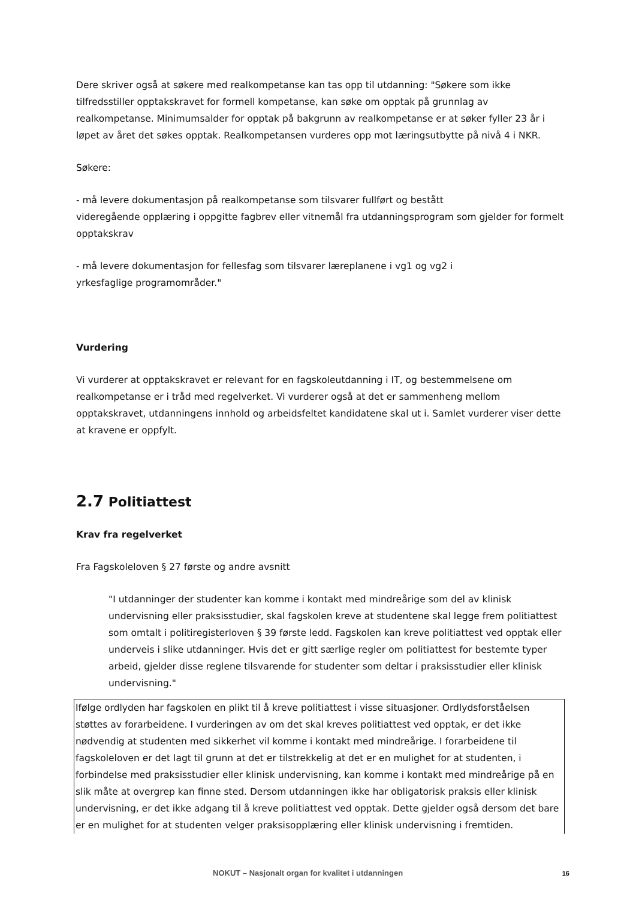Dere skriver også at søkere med realkompetanse kan tas opp til utdanning: "Søkere som ikke tilfredsstiller opptakskravet for formell kompetanse, kan søke om opptak på grunnlag av realkompetanse. Minimumsalder for opptak på bakgrunn av realkompetanse er at søker fyller 23 år i løpet av året det søkes opptak. Realkompetansen vurderes opp mot læringsutbytte på nivå 4 i NKR.
Søkere:
- må levere dokumentasjon på realkompetanse som tilsvarer fullført og bestått
videregående opplæring i oppgitte fagbrev eller vitnemål fra utdanningsprogram som gjelder for formelt opptakskrav
- må levere dokumentasjon for fellesfag som tilsvarer læreplanene i vg1 og vg2 i
yrkesfaglige programområder."
Vurdering
Vi vurderer at opptakskravet er relevant for en fagskoleutdanning i IT, og bestemmelsene om realkompetanse er i tråd med regelverket. Vi vurderer også at det er sammenheng mellom opptakskravet, utdanningens innhold og arbeidsfeltet kandidatene skal ut i. Samlet vurderer viser dette at kravene er oppfylt.
2.7 Politiattest
Krav fra regelverket
Fra Fagskoleloven § 27 første og andre avsnitt
"I utdanninger der studenter kan komme i kontakt med mindreårige som del av klinisk undervisning eller praksisstudier, skal fagskolen kreve at studentene skal legge frem politiattest som omtalt i politiregisterloven § 39 første ledd. Fagskolen kan kreve politiattest ved opptak eller underveis i slike utdanninger. Hvis det er gitt særlige regler om politiattest for bestemte typer arbeid, gjelder disse reglene tilsvarende for studenter som deltar i praksisstudier eller klinisk undervisning."
Ifølge ordlyden har fagskolen en plikt til å kreve politiattest i visse situasjoner. Ordlydsforståelsen støttes av forarbeidene. I vurderingen av om det skal kreves politiattest ved opptak, er det ikke nødvendig at studenten med sikkerhet vil komme i kontakt med mindreårige. I forarbeidene til fagskoleloven er det lagt til grunn at det er tilstrekkelig at det er en mulighet for at studenten, i forbindelse med praksisstudier eller klinisk undervisning, kan komme i kontakt med mindreårige på en slik måte at overgrep kan finne sted. Dersom utdanningen ikke har obligatorisk praksis eller klinisk undervisning, er det ikke adgang til å kreve politiattest ved opptak. Dette gjelder også dersom det bare er en mulighet for at studenten velger praksisopplæring eller klinisk undervisning i fremtiden.
NOKUT – Nasjonalt organ for kvalitet i utdanningen 16